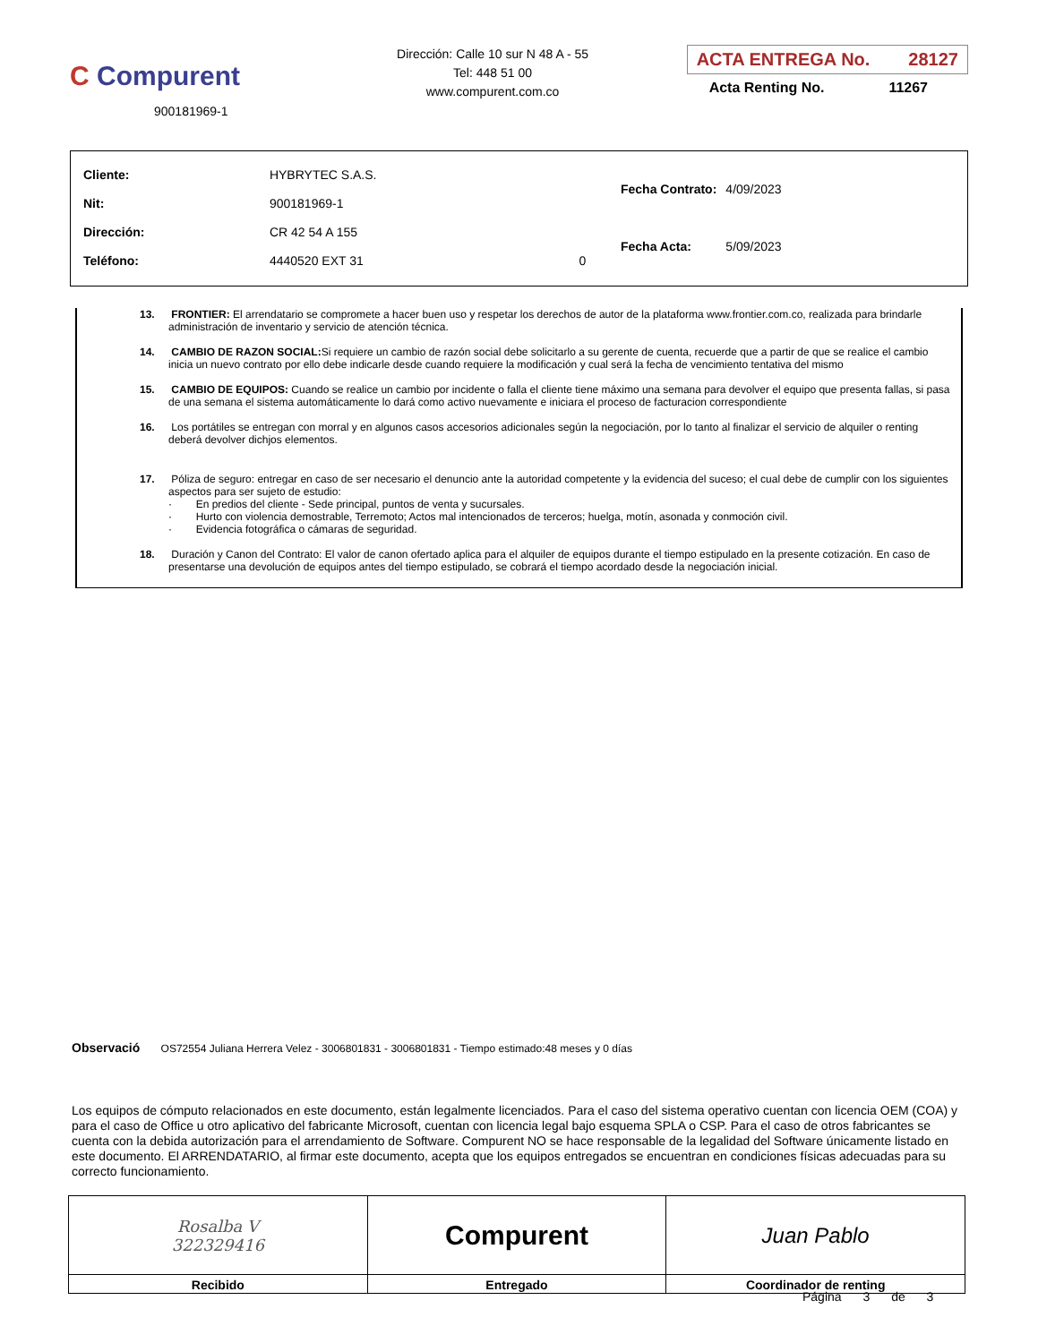C Compurent
900181969-1
Dirección: Calle 10 sur N 48 A - 55
Tel: 448 51 00
www.compurent.com.co
ACTA ENTREGA No. 28127
Acta Renting No. 11267
| Cliente: | HYBRYTEC S.A.S. | |
| Nit: | 900181969-1 | |
| Dirección: | CR 42 54 A 155 | |
| Teléfono: | 4440520 EXT 31 | 0 |
| Fecha Contrato: | 4/09/2023 |
| Fecha Acta: | 5/09/2023 |
13. FRONTIER: El arrendatario se compromete a hacer buen uso y respetar los derechos de autor de la plataforma www.frontier.com.co, realizada para brindarle administración de inventario y servicio de atención técnica.
14. CAMBIO DE RAZON SOCIAL: Si requiere un cambio de razón social debe solicitarlo a su gerente de cuenta, recuerde que a partir de que se realice el cambio inicia un nuevo contrato por ello debe indicarle desde cuando requiere la modificación y cual será la fecha de vencimiento tentativa del mismo
15. CAMBIO DE EQUIPOS: Cuando se realice un cambio por incidente o falla el cliente tiene máximo una semana para devolver el equipo que presenta fallas, si pasa de una semana el sistema automáticamente lo dará como activo nuevamente e iniciara el proceso de facturacion correspondiente
16. Los portátiles se entregan con morral y en algunos casos accesorios adicionales según la negociación, por lo tanto al finalizar el servicio de alquiler o renting deberá devolver dichjos elementos.
17. Póliza de seguro: entregar en caso de ser necesario el denuncio ante la autoridad competente y la evidencia del suceso; el cual debe de cumplir con los siguientes aspectos para ser sujeto de estudio:
· En predios del cliente - Sede principal, puntos de venta y sucursales.
· Hurto con violencia demostrable, Terremoto; Actos mal intencionados de terceros; huelga, motín, asonada y conmoción civil.
· Evidencia fotográfica o cámaras de seguridad.
18. Duración y Canon del Contrato: El valor de canon ofertado aplica para el alquiler de equipos durante el tiempo estipulado en la presente cotización. En caso de presentarse una devolución de equipos antes del tiempo estipulado, se cobrará el tiempo acordado desde la negociación inicial.
Observació OS72554 Juliana Herrera Velez - 3006801831 - 3006801831 - Tiempo estimado:48 meses y 0 días
Los equipos de cómputo relacionados en este documento, están legalmente licenciados. Para el caso del sistema operativo cuentan con licencia OEM (COA) y para el caso de Office u otro aplicativo del fabricante Microsoft, cuentan con licencia legal bajo esquema SPLA o CSP. Para el caso de otros fabricantes se cuenta con la debida autorización para el arrendamiento de Software. Compurent NO se hace responsable de la legalidad del Software únicamente listado en este documento. El ARRENDATARIO, al firmar este documento, acepta que los equipos entregados se encuentran en condiciones físicas adecuadas para su correcto funcionamiento.
| Rosalba V 322329416 | Compurent | Juan Pablo |
| Recibido | Entregado | Coordinador de renting |
Página 3 de 3